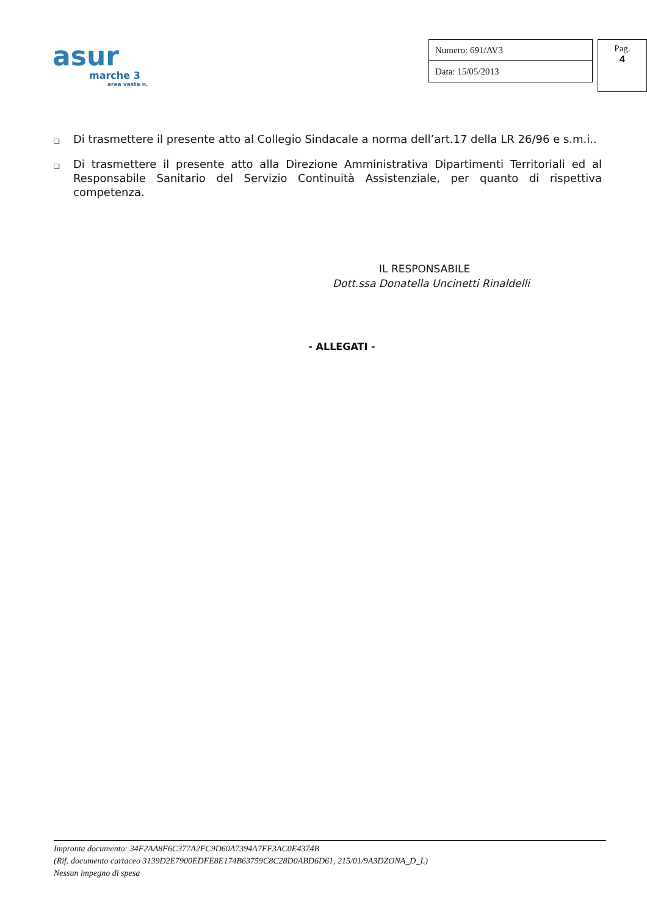asur
marche 3
area vasta n.
| Numero: 691/AV3 |
| Data: 15/05/2013 |
Pag.
4
❑ Di trasmettere il presente atto al Collegio Sindacale a norma dell’art.17 della LR 26/96 e s.m.i..
❑ Di trasmettere il presente atto alla Direzione Amministrativa Dipartimenti Territoriali ed al Responsabile Sanitario del Servizio Continuità Assistenziale, per quanto di rispettiva competenza.
IL RESPONSABILE
Dott.ssa Donatella Uncinetti Rinaldelli
- ALLEGATI -
Impronta documento: 34F2AA8F6C377A2FC9D60A7394A7FF3AC0E4374B
(Rif. documento cartaceo 3139D2E7900EDFE8E174B63759C8C28D0ABD6D61, 215/01/9A3DZONA_D_L)
Nessun impegno di spesa